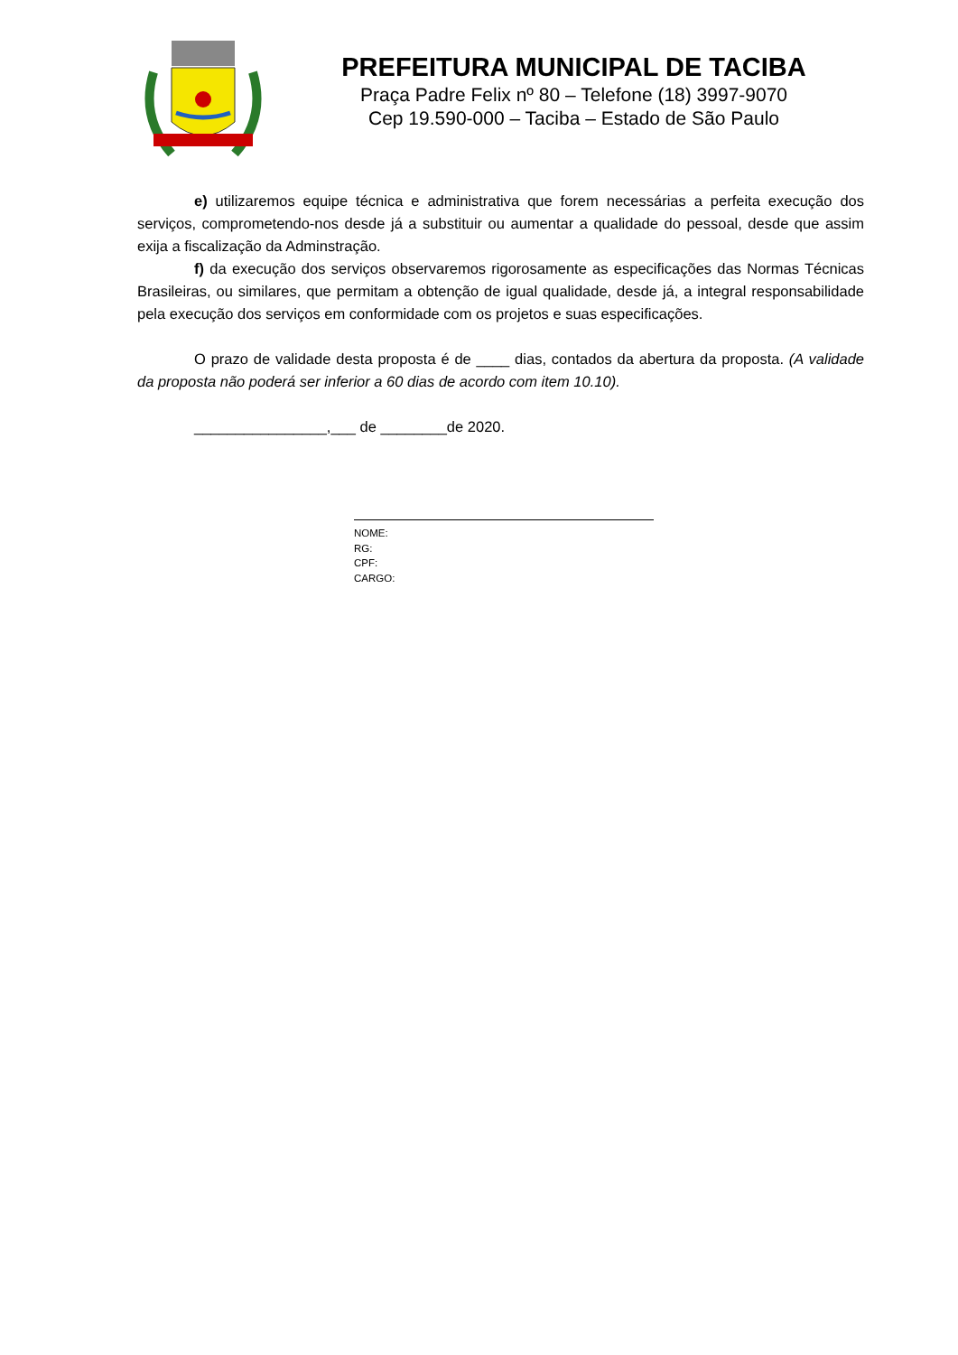PREFEITURA MUNICIPAL DE TACIBA
Praça Padre Felix nº 80 – Telefone (18) 3997-9070
Cep 19.590-000 – Taciba – Estado de São Paulo
e) utilizaremos equipe técnica e administrativa que forem necessárias a perfeita execução dos serviços, comprometendo-nos desde já a substituir ou aumentar a qualidade do pessoal, desde que assim exija a fiscalização da Adminstração.
f) da execução dos serviços observaremos rigorosamente as especificações das Normas Técnicas Brasileiras, ou similares, que permitam a obtenção de igual qualidade, desde já, a integral responsabilidade pela execução dos serviços em conformidade com os projetos e suas especificações.
O prazo de validade desta proposta é de ____ dias, contados da abertura da proposta. (A validade da proposta não poderá ser inferior a 60 dias de acordo com item 10.10).
________________,___ de ________de 2020.
NOME:
RG:
CPF:
CARGO: